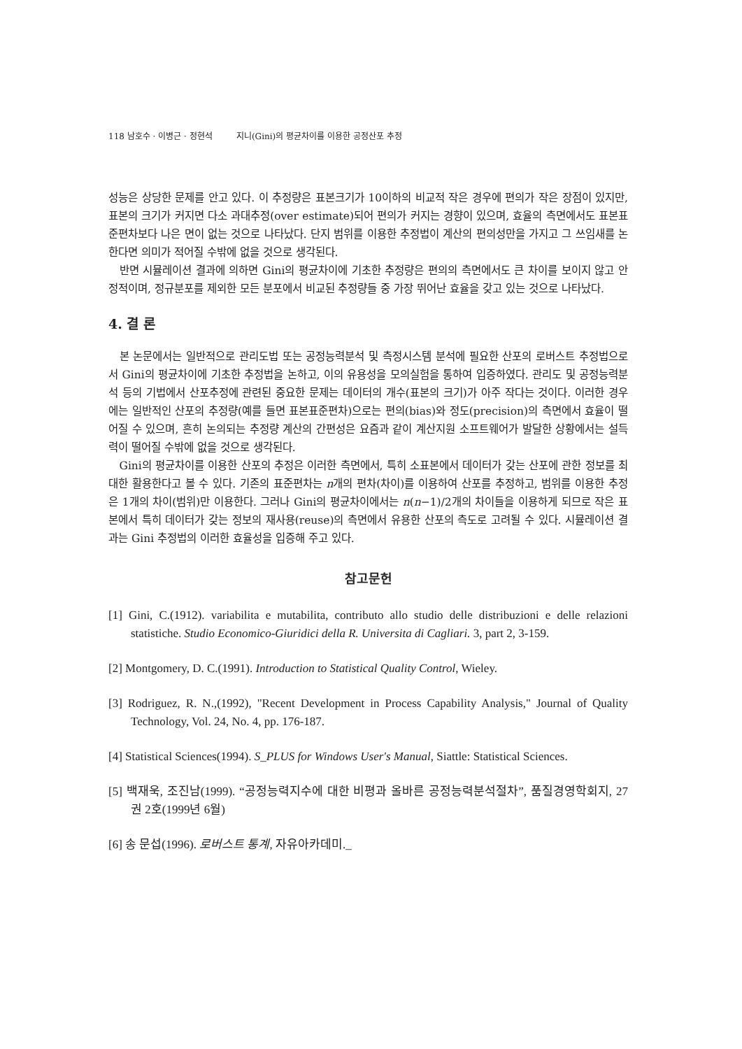118 남호수 · 이병근 · 정현석 지니(Gini)의 평균차이를 이용한 공정산포 추정
성능은 상당한 문제를 안고 있다. 이 추정량은 표본크기가 10이하의 비교적 작은 경우에 편의가 작은 장점이 있지만, 표본의 크기가 커지면 다소 과대추정(over estimate)되어 편의가 커지는 경향이 있으며, 효율의 측면에서도 표본표준편차보다 나은 면이 없는 것으로 나타났다. 단지 범위를 이용한 추정법이 계산의 편의성만을 가지고 그 쓰임새를 논한다면 의미가 적어질 수밖에 없을 것으로 생각된다.
반면 시뮬레이션 결과에 의하면 Gini의 평균차이에 기초한 추정량은 편의의 측면에서도 큰 차이를 보이지 않고 안정적이며, 정규분포를 제외한 모든 분포에서 비교된 추정량들 중 가장 뛰어난 효율을 갖고 있는 것으로 나타났다.
4. 결 론
본 논문에서는 일반적으로 관리도법 또는 공정능력분석 및 측정시스템 분석에 필요한 산포의 로버스트 추정법으로서 Gini의 평균차이에 기초한 추정법을 논하고, 이의 유용성을 모의실험을 통하여 입증하였다. 관리도 및 공정능력분석 등의 기법에서 산포추정에 관련된 중요한 문제는 데이터의 개수(표본의 크기)가 아주 작다는 것이다. 이러한 경우에는 일반적인 산포의 추정량(예를 들면 표본표준편차)으로는 편의(bias)와 정도(precision)의 측면에서 효율이 떨어질 수 있으며, 흔히 논의되는 추정량 계산의 간편성은 요즘과 같이 계산지원 소프트웨어가 발달한 상황에서는 설득력이 떨어질 수밖에 없을 것으로 생각된다.
Gini의 평균차이를 이용한 산포의 추정은 이러한 측면에서, 특히 소표본에서 데이터가 갖는 산포에 관한 정보를 최대한 활용한다고 볼 수 있다. 기존의 표준편차는 n개의 편차(차이)를 이용하여 산포를 추정하고, 범위를 이용한 추정은 1개의 차이(범위)만 이용한다. 그러나 Gini의 평균차이에서는 n(n−1)/2개의 차이들을 이용하게 되므로 작은 표본에서 특히 데이터가 갖는 정보의 재사용(reuse)의 측면에서 유용한 산포의 측도로 고려될 수 있다. 시뮬레이션 결과는 Gini 추정법의 이러한 효율성을 입증해 주고 있다.
참고문헌
[1] Gini, C.(1912). variabilita e mutabilita, contributo allo studio delle distribuzioni e delle relazioni statistiche. Studio Economico-Giuridici della R. Universita di Cagliari. 3, part 2, 3-159.
[2] Montgomery, D. C.(1991). Introduction to Statistical Quality Control, Wieley.
[3] Rodriguez, R. N.,(1992), "Recent Development in Process Capability Analysis," Journal of Quality Technology, Vol. 24, No. 4, pp. 176-187.
[4] Statistical Sciences(1994). S_PLUS for Windows User's Manual, Siattle: Statistical Sciences.
[5] 백재욱, 조진남(1999). “공정능력지수에 대한 비평과 올바른 공정능력분석절차”, 품질경영학회지, 27권 2호(1999년 6월)
[6] 송 문섭(1996). 로버스트 통계, 자유아카데미._